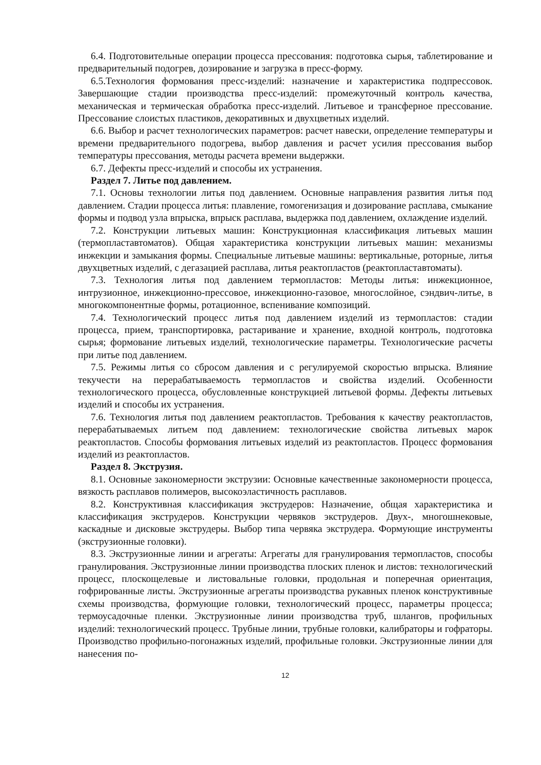6.4. Подготовительные операции процесса прессования: подготовка сырья, таблетирование и предварительный подогрев, дозирование и загрузка в пресс-форму.
6.5.Технология формования пресс-изделий: назначение и характеристика подпрессовок. Завершающие стадии производства пресс-изделий: промежуточный контроль качества, механическая и термическая обработка пресс-изделий. Литьевое и трансферное прессование. Прессование слоистых пластиков, декоративных и двухцветных изделий.
6.6. Выбор и расчет технологических параметров: расчет навески, определение температуры и времени предварительного подогрева, выбор давления и расчет усилия прессования выбор температуры прессования, методы расчета времени выдержки.
6.7. Дефекты пресс-изделий и способы их устранения.
Раздел 7. Литье под давлением.
7.1. Основы технологии литья под давлением. Основные направления развития литья под давлением. Стадии процесса литья: плавление, гомогенизация и дозирование расплава, смыкание формы и подвод узла впрыска, впрыск расплава, выдержка под давлением, охлаждение изделий.
7.2. Конструкции литьевых машин: Конструкционная классификация литьевых машин (термопластавтоматов). Общая характеристика конструкции литьевых машин: механизмы инжекции и замыкания формы. Специальные литьевые машины: вертикальные, роторные, литья двухцветных изделий, с дегазацией расплава, литья реактопластов (реактопластавтоматы).
7.3. Технология литья под давлением термопластов: Методы литья: инжекционное, интрузионное, инжекционно-прессовое, инжекционно-газовое, многослойное, сэндвич-литье, в многокомпонентные формы, ротационное, вспенивание композиций.
7.4. Технологический процесс литья под давлением изделий из термопластов: стадии процесса, прием, транспортировка, растаривание и хранение, входной контроль, подготовка сырья; формование литьевых изделий, технологические параметры. Технологические расчеты при литье под давлением.
7.5. Режимы литья со сбросом давления и с регулируемой скоростью впрыска. Влияние текучести на перерабатываемость термопластов и свойства изделий. Особенности технологического процесса, обусловленные конструкцией литьевой формы. Дефекты литьевых изделий и способы их устранения.
7.6. Технология литья под давлением реактопластов. Требования к качеству реактопластов, перерабатываемых литьем под давлением: технологические свойства литьевых марок реактопластов. Способы формования литьевых изделий из реактопластов. Процесс формования изделий из реактопластов.
Раздел 8. Экструзия.
8.1. Основные закономерности экструзии: Основные качественные закономерности процесса, вязкость расплавов полимеров, высокоэластичность расплавов.
8.2. Конструктивная классификация экструдеров: Назначение, общая характеристика и классификация экструдеров. Конструкции червяков экструдеров. Двух-, многошнековые, каскадные и дисковые экструдеры. Выбор типа червяка экструдера. Формующие инструменты (экструзионные головки).
8.3. Экструзионные линии и агрегаты: Агрегаты для гранулирования термопластов, способы гранулирования. Экструзионные линии производства плоских пленок и листов: технологический процесс, плоскощелевые и листовальные головки, продольная и поперечная ориентация, гофрированные листы. Экструзионные агрегаты производства рукавных пленок конструктивные схемы производства, формующие головки, технологический процесс, параметры процесса; термоусадочные пленки. Экструзионные линии производства труб, шлангов, профильных изделий: технологический процесс. Трубные линии, трубные головки, калибраторы и гофраторы. Производство профильно-погонажных изделий, профильные головки. Экструзионные линии для нанесения по-
12